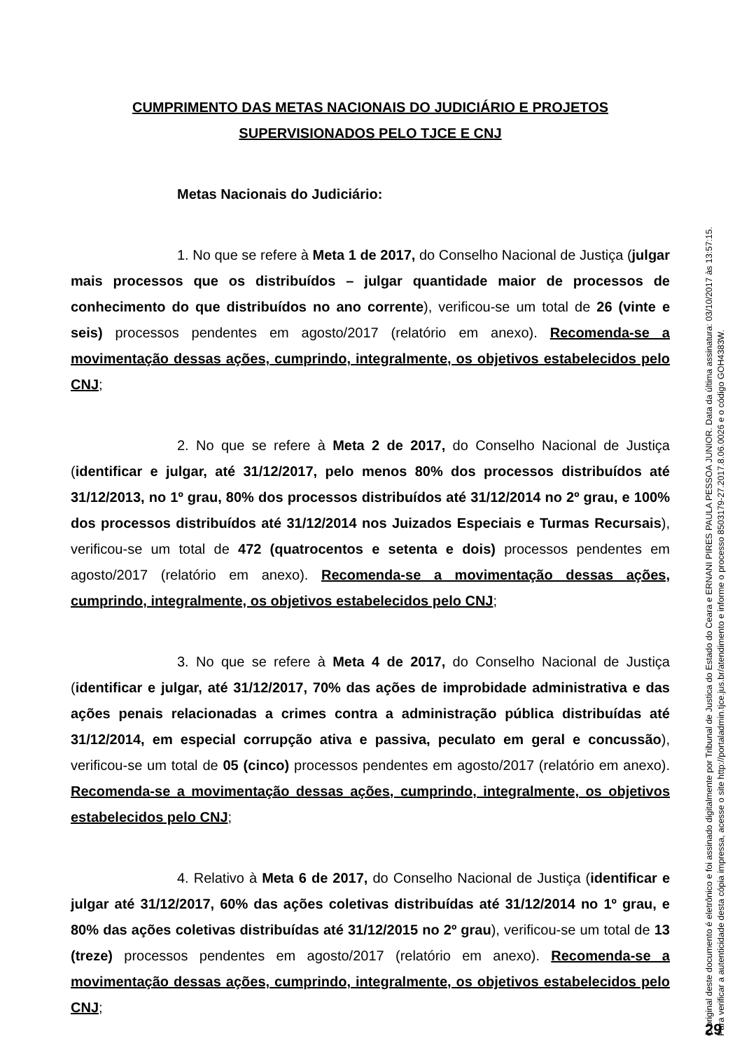CUMPRIMENTO DAS METAS NACIONAIS DO JUDICIÁRIO E PROJETOS SUPERVISIONADOS PELO TJCE E CNJ
Metas Nacionais do Judiciário:
1. No que se refere à Meta 1 de 2017, do Conselho Nacional de Justiça (julgar mais processos que os distribuídos – julgar quantidade maior de processos de conhecimento do que distribuídos no ano corrente), verificou-se um total de 26 (vinte e seis) processos pendentes em agosto/2017 (relatório em anexo). Recomenda-se a movimentação dessas ações, cumprindo, integralmente, os objetivos estabelecidos pelo CNJ;
2. No que se refere à Meta 2 de 2017, do Conselho Nacional de Justiça (identificar e julgar, até 31/12/2017, pelo menos 80% dos processos distribuídos até 31/12/2013, no 1º grau, 80% dos processos distribuídos até 31/12/2014 no 2º grau, e 100% dos processos distribuídos até 31/12/2014 nos Juizados Especiais e Turmas Recursais), verificou-se um total de 472 (quatrocentos e setenta e dois) processos pendentes em agosto/2017 (relatório em anexo). Recomenda-se a movimentação dessas ações, cumprindo, integralmente, os objetivos estabelecidos pelo CNJ;
3. No que se refere à Meta 4 de 2017, do Conselho Nacional de Justiça (identificar e julgar, até 31/12/2017, 70% das ações de improbidade administrativa e das ações penais relacionadas a crimes contra a administração pública distribuídas até 31/12/2014, em especial corrupção ativa e passiva, peculato em geral e concussão), verificou-se um total de 05 (cinco) processos pendentes em agosto/2017 (relatório em anexo). Recomenda-se a movimentação dessas ações, cumprindo, integralmente, os objetivos estabelecidos pelo CNJ;
4. Relativo à Meta 6 de 2017, do Conselho Nacional de Justiça (identificar e julgar até 31/12/2017, 60% das ações coletivas distribuídas até 31/12/2014 no 1º grau, e 80% das ações coletivas distribuídas até 31/12/2015 no 2º grau), verificou-se um total de 13 (treze) processos pendentes em agosto/2017 (relatório em anexo). Recomenda-se a movimentação dessas ações, cumprindo, integralmente, os objetivos estabelecidos pelo CNJ;
O original deste documento é eletrônico e foi assinado digitalmente por Tribunal de Justica do Estado do Ceara e ERNANI PIRES PAULA PESSOA JUNIOR. Data da última assinatura: 03/10/2017 às 13:57:15.
Para verificar a autenticidade desta cópia impressa, acesse o site http://portaladmin.tjce.jus.br/atendimento e informe o processo 8503179-27.2017.8.06.0026 e o código GOH4383W.
29